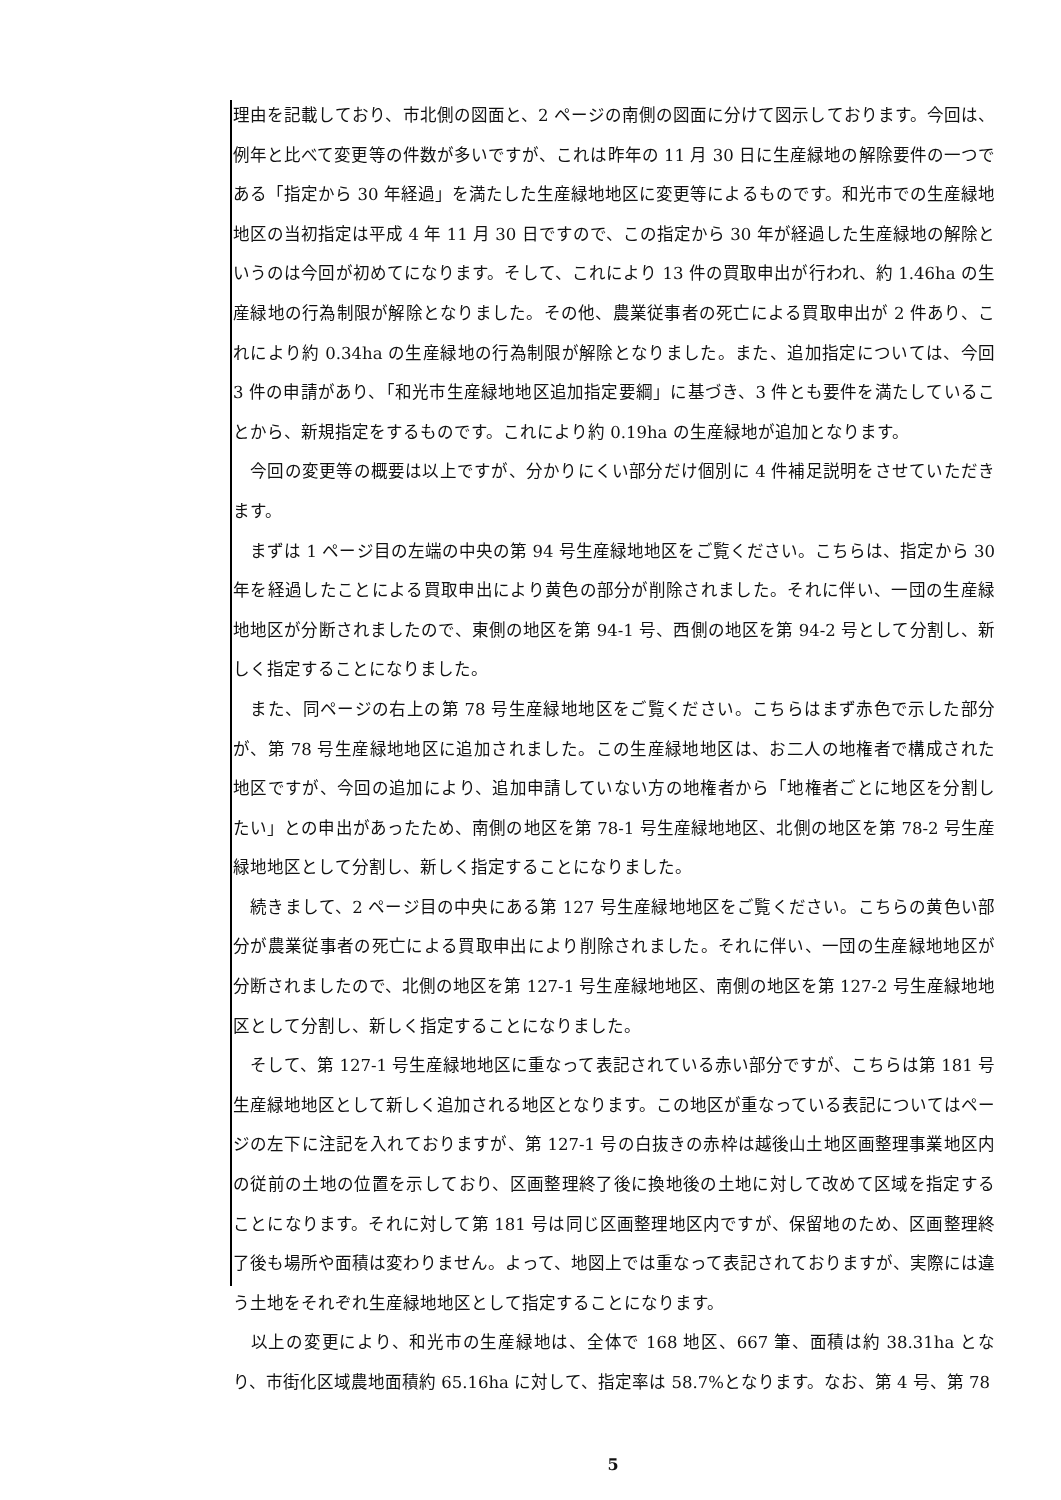理由を記載しており、市北側の図面と、2 ページの南側の図面に分けて図示しております。今回は、例年と比べて変更等の件数が多いですが、これは昨年の 11 月 30 日に生産緑地の解除要件の一つである「指定から 30 年経過」を満たした生産緑地地区に変更等によるものです。和光市での生産緑地地区の当初指定は平成 4 年 11 月 30 日ですので、この指定から 30 年が経過した生産緑地の解除というのは今回が初めてになります。そして、これにより 13 件の買取申出が行われ、約 1.46ha の生産緑地の行為制限が解除となりました。その他、農業従事者の死亡による買取申出が 2 件あり、これにより約 0.34ha の生産緑地の行為制限が解除となりました。また、追加指定については、今回 3 件の申請があり、「和光市生産緑地地区追加指定要綱」に基づき、3 件とも要件を満たしていることから、新規指定をするものです。これにより約 0.19ha の生産緑地が追加となります。
　今回の変更等の概要は以上ですが、分かりにくい部分だけ個別に 4 件補足説明をさせていただきます。
　まずは 1 ページ目の左端の中央の第 94 号生産緑地地区をご覧ください。こちらは、指定から 30 年を経過したことによる買取申出により黄色の部分が削除されました。それに伴い、一団の生産緑地地区が分断されましたので、東側の地区を第 94-1 号、西側の地区を第 94-2 号として分割し、新しく指定することになりました。
　また、同ページの右上の第 78 号生産緑地地区をご覧ください。こちらはまず赤色で示した部分が、第 78 号生産緑地地区に追加されました。この生産緑地地区は、お二人の地権者で構成された地区ですが、今回の追加により、追加申請していない方の地権者から「地権者ごとに地区を分割したい」との申出があったため、南側の地区を第 78-1 号生産緑地地区、北側の地区を第 78-2 号生産緑地地区として分割し、新しく指定することになりました。
　続きまして、2 ページ目の中央にある第 127 号生産緑地地区をご覧ください。こちらの黄色い部分が農業従事者の死亡による買取申出により削除されました。それに伴い、一団の生産緑地地区が分断されましたので、北側の地区を第 127-1 号生産緑地地区、南側の地区を第 127-2 号生産緑地地区として分割し、新しく指定することになりました。
　そして、第 127-1 号生産緑地地区に重なって表記されている赤い部分ですが、こちらは第 181 号生産緑地地区として新しく追加される地区となります。この地区が重なっている表記についてはページの左下に注記を入れておりますが、第 127-1 号の白抜きの赤枠は越後山土地区画整理事業地区内の従前の土地の位置を示しており、区画整理終了後に換地後の土地に対して改めて区域を指定することになります。それに対して第 181 号は同じ区画整理地区内ですが、保留地のため、区画整理終了後も場所や面積は変わりません。よって、地図上では重なって表記されておりますが、実際には違う土地をそれぞれ生産緑地地区として指定することになります。
　以上の変更により、和光市の生産緑地は、全体で 168 地区、667 筆、面積は約 38.31ha となり、市街化区域農地面積約 65.16ha に対して、指定率は 58.7%となります。なお、第 4 号、第 78
5